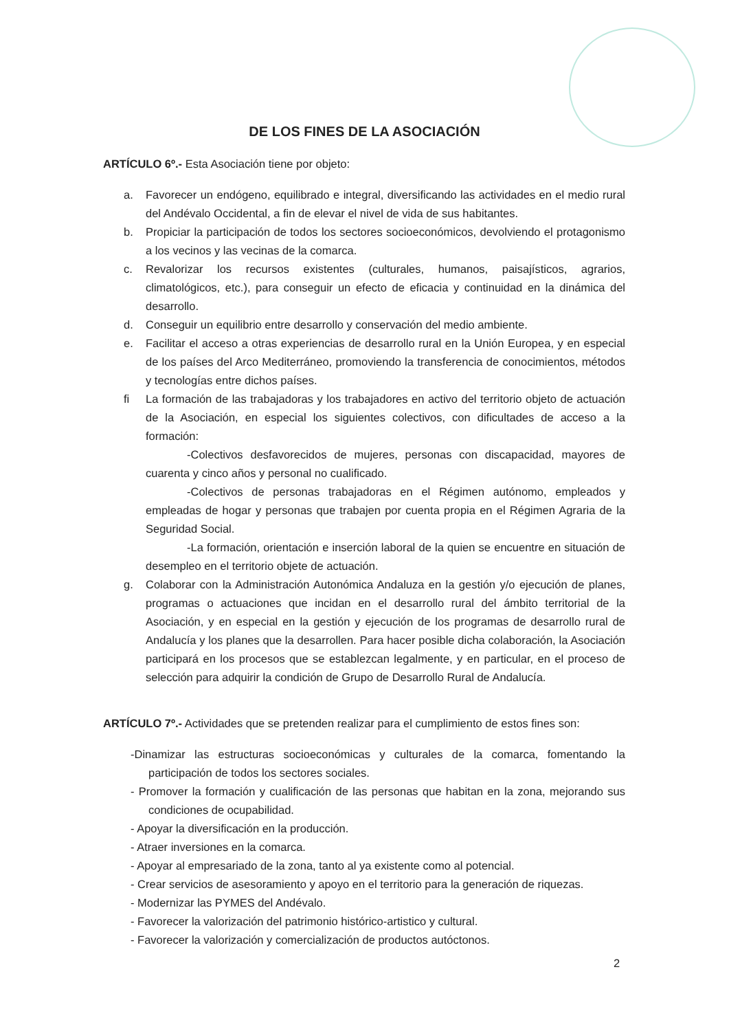DE LOS FINES DE LA ASOCIACIÓN
ARTÍCULO 6º.- Esta Asociación tiene por objeto:
a. Favorecer un endógeno, equilibrado e integral, diversificando las actividades en el medio rural del Andévalo Occidental, a fin de elevar el nivel de vida de sus habitantes.
b. Propiciar la participación de todos los sectores socioeconómicos, devolviendo el protagonismo a los vecinos y las vecinas de la comarca.
c. Revalorizar los recursos existentes (culturales, humanos, paisajísticos, agrarios, climatológicos, etc.), para conseguir un efecto de eficacia y continuidad en la dinámica del desarrollo.
d. Conseguir un equilibrio entre desarrollo y conservación del medio ambiente.
e. Facilitar el acceso a otras experiencias de desarrollo rural en la Unión Europea, y en especial de los países del Arco Mediterráneo, promoviendo la transferencia de conocimientos, métodos y tecnologías entre dichos países.
fi La formación de las trabajadoras y los trabajadores en activo del territorio objeto de actuación de la Asociación, en especial los siguientes colectivos, con dificultades de acceso a la formación:
-Colectivos desfavorecidos de mujeres, personas con discapacidad, mayores de cuarenta y cinco años y personal no cualificado.
-Colectivos de personas trabajadoras en el Régimen autónomo, empleados y empleadas de hogar y personas que trabajen por cuenta propia en el Régimen Agraria de la Seguridad Social.
-La formación, orientación e inserción laboral de la quien se encuentre en situación de desempleo en el territorio objete de actuación.
g. Colaborar con la Administración Autonómica Andaluza en la gestión y/o ejecución de planes, programas o actuaciones que incidan en el desarrollo rural del ámbito territorial de la Asociación, y en especial en la gestión y ejecución de los programas de desarrollo rural de Andalucía y los planes que la desarrollen. Para hacer posible dicha colaboración, la Asociación participará en los procesos que se establezcan legalmente, y en particular, en el proceso de selección para adquirir la condición de Grupo de Desarrollo Rural de Andalucía.
ARTÍCULO 7º.- Actividades que se pretenden realizar para el cumplimiento de estos fines son:
-Dinamizar las estructuras socioeconómicas y culturales de la comarca, fomentando la participación de todos los sectores sociales.
- Promover la formación y cualificación de las personas que habitan en la zona, mejorando sus condiciones de ocupabilidad.
- Apoyar la diversificación en la producción.
- Atraer inversiones en la comarca.
- Apoyar al empresariado de la zona, tanto al ya existente como al potencial.
- Crear servicios de asesoramiento y apoyo en el territorio para la generación de riquezas.
- Modernizar las PYMES del Andévalo.
- Favorecer la valorización del patrimonio histórico-artistico y cultural.
- Favorecer la valorización y comercialización de productos autóctonos.
2